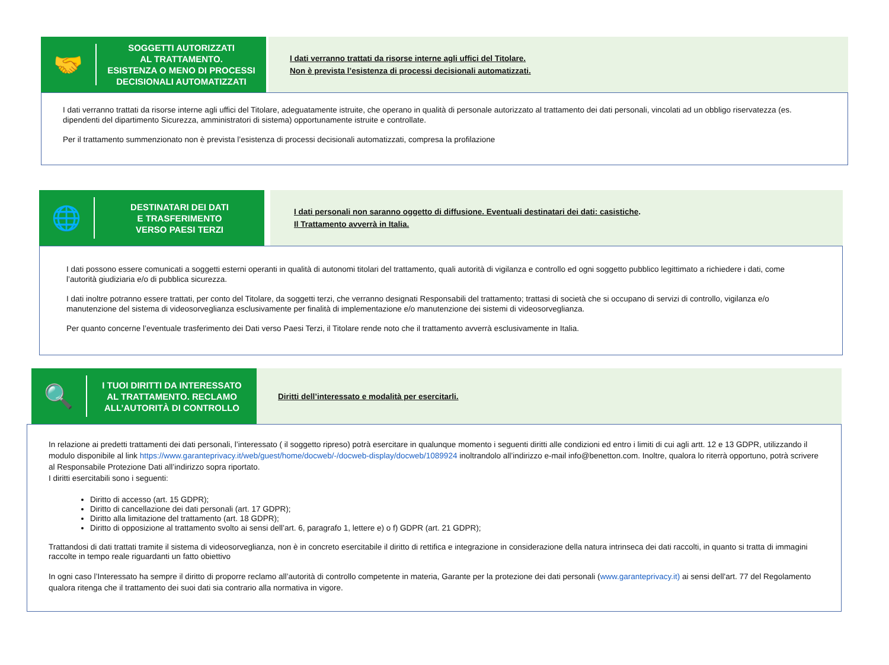🤝
SOGGETTI AUTORIZZATI
AL TRATTAMENTO.
ESISTENZA O MENO DI PROCESSI
DECISIONALI AUTOMATIZZATI
I dati verranno trattati da risorse interne agli uffici del Titolare.
Non è prevista l’esistenza di processi decisionali automatizzati.
I dati verranno trattati da risorse interne agli uffici del Titolare, adeguatamente istruite, che operano in qualità di personale autorizzato al trattamento dei dati personali, vincolati ad un obbligo riservatezza (es. dipendenti del dipartimento Sicurezza, amministratori di sistema) opportunamente istruite e controllate.
Per il trattamento summenzionato non è prevista l’esistenza di processi decisionali automatizzati, compresa la profilazione
🌐
DESTINATARI DEI DATI
E TRASFERIMENTO
VERSO PAESI TERZI
I dati personali non saranno oggetto di diffusione. Eventuali destinatari dei dati: casistiche.
Il Trattamento avverrà in Italia.
I dati possono essere comunicati a soggetti esterni operanti in qualità di autonomi titolari del trattamento, quali autorità di vigilanza e controllo ed ogni soggetto pubblico legittimato a richiedere i dati, come l’autorità giudiziaria e/o di pubblica sicurezza.
I dati inoltre potranno essere trattati, per conto del Titolare, da soggetti terzi, che verranno designati Responsabili del trattamento; trattasi di società che si occupano di servizi di controllo, vigilanza e/o manutenzione del sistema di videosorveglianza esclusivamente per finalità di implementazione e/o manutenzione dei sistemi di videosorveglianza.
Per quanto concerne l’eventuale trasferimento dei Dati verso Paesi Terzi, il Titolare rende noto che il trattamento avverrà esclusivamente in Italia.
🔍
I TUOI DIRITTI DA INTERESSATO
AL TRATTAMENTO. RECLAMO
ALL’AUTORITÀ DI CONTROLLO
Diritti dell’interessato e modalità per esercitarli.
In relazione ai predetti trattamenti dei dati personali, l’interessato ( il soggetto ripreso) potrà esercitare in qualunque momento i seguenti diritti alle condizioni ed entro i limiti di cui agli artt. 12 e 13 GDPR, utilizzando il modulo disponibile al link https://www.garanteprivacy.it/web/guest/home/docweb/-/docweb-display/docweb/1089924 inoltrandolo all’indirizzo e-mail info@benetton.com. Inoltre, qualora lo riterrà opportuno, potrà scrivere al Responsabile Protezione Dati all’indirizzo sopra riportato.
I diritti esercitabili sono i seguenti:
Diritto di accesso (art. 15 GDPR);
Diritto di cancellazione dei dati personali (art. 17 GDPR);
Diritto alla limitazione del trattamento (art. 18 GDPR);
Diritto di opposizione al trattamento svolto ai sensi dell’art. 6, paragrafo 1, lettere e) o f) GDPR (art. 21 GDPR);
Trattandosi di dati trattati tramite il sistema di videosorveglianza, non è in concreto esercitabile il diritto di rettifica e integrazione in considerazione della natura intrinseca dei dati raccolti, in quanto si tratta di immagini raccolte in tempo reale riguardanti un fatto obiettivo
In ogni caso l’Interessato ha sempre il diritto di proporre reclamo all’autorità di controllo competente in materia, Garante per la protezione dei dati personali (www.garanteprivacy.it) ai sensi dell'art. 77 del Regolamento qualora ritenga che il trattamento dei suoi dati sia contrario alla normativa in vigore.